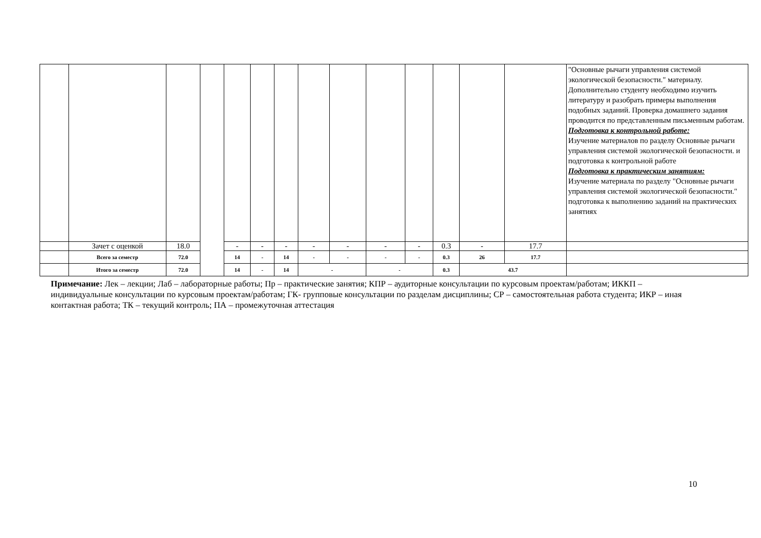| | | | | | | | | | | | | | | "Основные рычаги управления системой экологической безопасности." материалу. Дополнительно студенту необходимо изучить литературу и разобрать примеры выполнения подобных заданий. Проверка домашнего задания проводится по представленным письменным работам. Подготовка к контрольной работе: Изучение материалов по разделу Основные рычаги управления системой экологической безопасности. и подготовка к контрольной работе Подготовка к практическим занятиям: Изучение материала по разделу "Основные рычаги управления системой экологической безопасности." подготовка к выполнению заданий на практических занятиях |
| | Зачет с оценкой | 18.0 | | - | - | - | - | - | - | - | 0.3 | - | 17.7 | |
| | Всего за семестр | 72.0 | | 14 | - | 14 | - | - | - | - | 0.3 | 26 | 17.7 | |
| | Итого за семестр | 72.0 | | 14 | - | 14 | - | | - | | 0.3 | 43.7 | | |
Примечание: Лек – лекции; Лаб – лабораторные работы; Пр – практические занятия; КПР – аудиторные консультации по курсовым проектам/работам; ИККП – индивидуальные консультации по курсовым проектам/работам; ГК- групповые консультации по разделам дисциплины; СР – самостоятельная работа студента; ИКР – иная контактная работа; ТК – текущий контроль; ПА – промежуточная аттестация
10